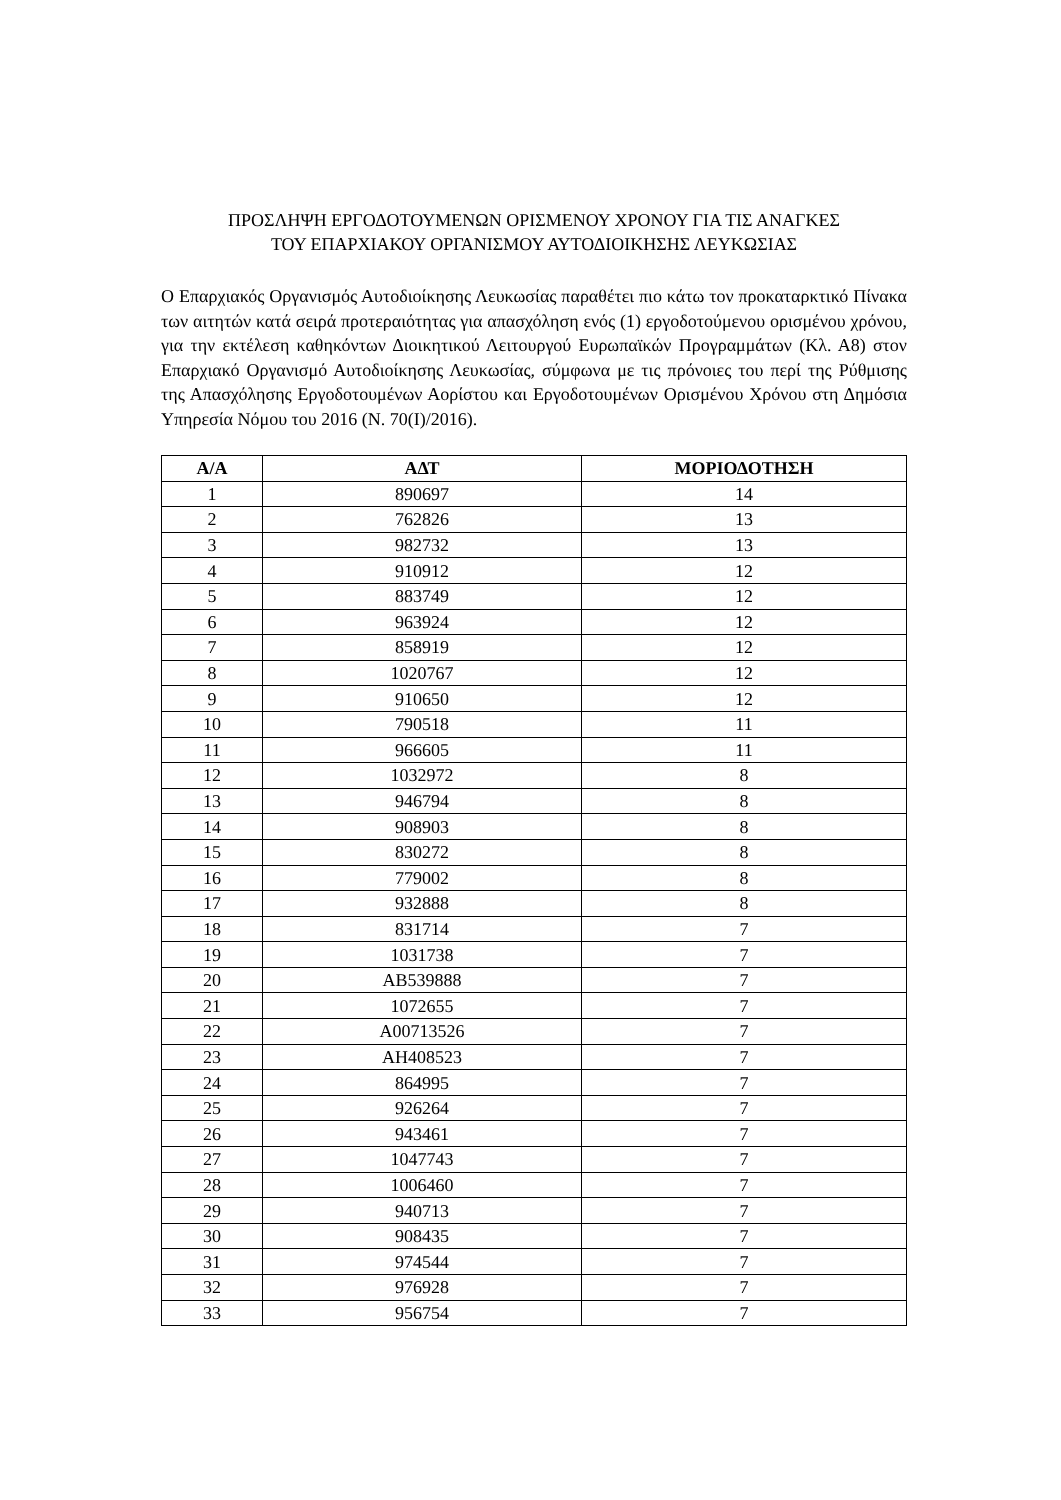ΠΡΟΣΛΗΨΗ ΕΡΓΟΔΟΤΟΥΜΕΝΩΝ ΟΡΙΣΜΕΝΟΥ ΧΡΟΝΟΥ ΓΙΑ ΤΙΣ ΑΝΑΓΚΕΣ
ΤΟΥ ΕΠΑΡΧΙΑΚΟΥ ΟΡΓΑΝΙΣΜΟΥ ΑΥΤΟΔΙΟΙΚΗΣΗΣ ΛΕΥΚΩΣΙΑΣ
Ο Επαρχιακός Οργανισμός Αυτοδιοίκησης Λευκωσίας παραθέτει πιο κάτω τον προκαταρκτικό Πίνακα των αιτητών κατά σειρά προτεραιότητας για απασχόληση ενός (1) εργοδοτούμενου ορισμένου χρόνου, για την εκτέλεση καθηκόντων Διοικητικού Λειτουργού Ευρωπαϊκών Προγραμμάτων (Κλ. Α8) στον Επαρχιακό Οργανισμό Αυτοδιοίκησης Λευκωσίας, σύμφωνα με τις πρόνοιες του περί της Ρύθμισης της Απασχόλησης Εργοδοτουμένων Αορίστου και Εργοδοτουμένων Ορισμένου Χρόνου στη Δημόσια Υπηρεσία Νόμου του 2016 (Ν. 70(Ι)/2016).
| Α/Α | ΑΔΤ | ΜΟΡΙΟΔΟΤΗΣΗ |
| --- | --- | --- |
| 1 | 890697 | 14 |
| 2 | 762826 | 13 |
| 3 | 982732 | 13 |
| 4 | 910912 | 12 |
| 5 | 883749 | 12 |
| 6 | 963924 | 12 |
| 7 | 858919 | 12 |
| 8 | 1020767 | 12 |
| 9 | 910650 | 12 |
| 10 | 790518 | 11 |
| 11 | 966605 | 11 |
| 12 | 1032972 | 8 |
| 13 | 946794 | 8 |
| 14 | 908903 | 8 |
| 15 | 830272 | 8 |
| 16 | 779002 | 8 |
| 17 | 932888 | 8 |
| 18 | 831714 | 7 |
| 19 | 1031738 | 7 |
| 20 | AB539888 | 7 |
| 21 | 1072655 | 7 |
| 22 | A00713526 | 7 |
| 23 | AH408523 | 7 |
| 24 | 864995 | 7 |
| 25 | 926264 | 7 |
| 26 | 943461 | 7 |
| 27 | 1047743 | 7 |
| 28 | 1006460 | 7 |
| 29 | 940713 | 7 |
| 30 | 908435 | 7 |
| 31 | 974544 | 7 |
| 32 | 976928 | 7 |
| 33 | 956754 | 7 |